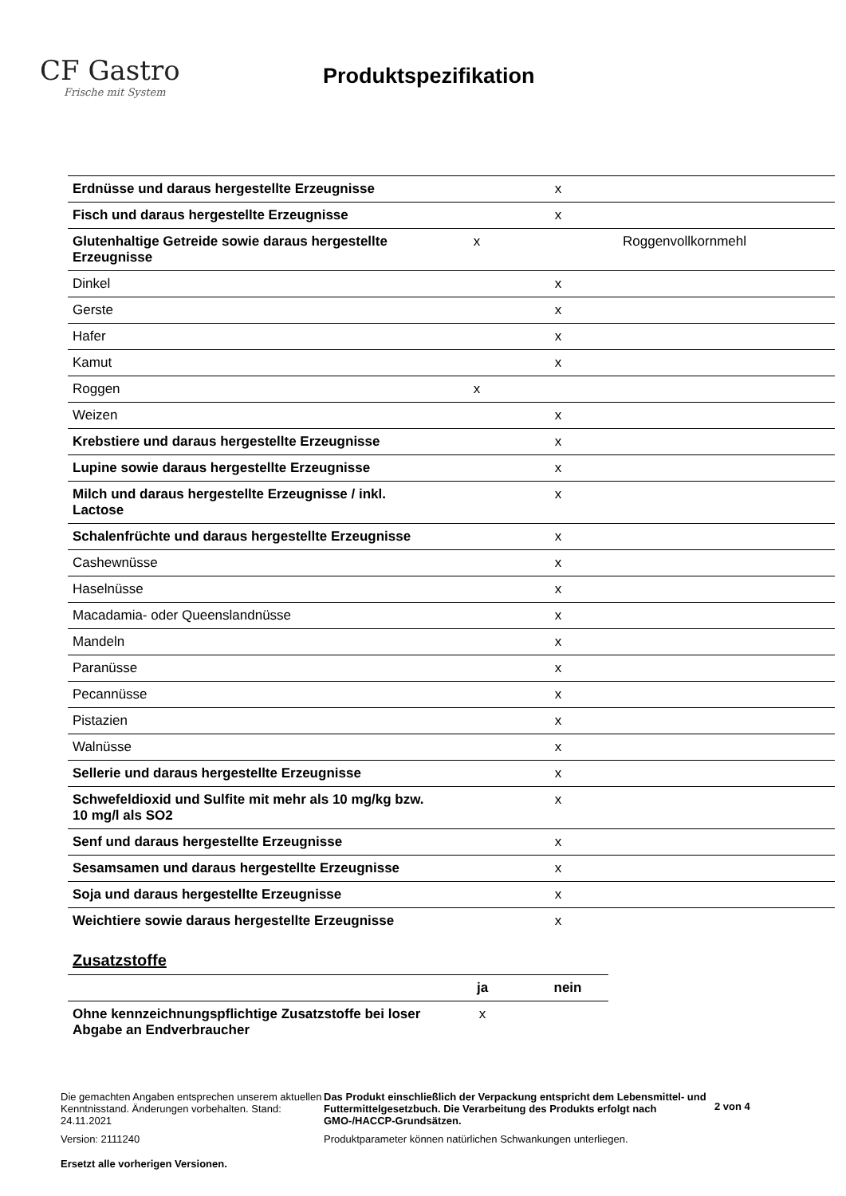CF Gastro
Frische mit System
Produktspezifikation
| Erdnüsse und daraus hergestellte Erzeugnisse | | x | |
| Fisch und daraus hergestellte Erzeugnisse | | x | |
| Glutenhaltige Getreide sowie daraus hergestellte Erzeugnisse | x | | Roggenvollkornmehl |
| Dinkel | | x | |
| Gerste | | x | |
| Hafer | | x | |
| Kamut | | x | |
| Roggen | x | | |
| Weizen | | x | |
| Krebstiere und daraus hergestellte Erzeugnisse | | x | |
| Lupine sowie daraus hergestellte Erzeugnisse | | x | |
| Milch und daraus hergestellte Erzeugnisse / inkl. Lactose | | x | |
| Schalenfrüchte und daraus hergestellte Erzeugnisse | | x | |
| Cashewnüsse | | x | |
| Haselnüsse | | x | |
| Macadamia- oder Queenslandnüsse | | x | |
| Mandeln | | x | |
| Paranüsse | | x | |
| Pecannüsse | | x | |
| Pistazien | | x | |
| Walnüsse | | x | |
| Sellerie und daraus hergestellte Erzeugnisse | | x | |
| Schwefeldioxid und Sulfite mit mehr als 10 mg/kg bzw. 10 mg/l als SO2 | | x | |
| Senf und daraus hergestellte Erzeugnisse | | x | |
| Sesamsamen und daraus hergestellte Erzeugnisse | | x | |
| Soja und daraus hergestellte Erzeugnisse | | x | |
| Weichtiere sowie daraus hergestellte Erzeugnisse | | x | |
Zusatzstoffe
| | ja | nein |
| --- | --- | --- |
| Ohne kennzeichnungspflichtige Zusatzstoffe bei loser Abgabe an Endverbraucher | x | |
Die gemachten Angaben entsprechen unserem aktuellen Kenntnisstand. Änderungen vorbehalten. Stand: 24.11.2021
Version: 2111240
Ersetzt alle vorherigen Versionen.
Das Produkt einschließlich der Verpackung entspricht dem Lebensmittel- und Futtermittelgesetzbuch. Die Verarbeitung des Produkts erfolgt nach GMO-/HACCP-Grundsätzen.
Produktparameter können natürlichen Schwankungen unterliegen.
2 von 4